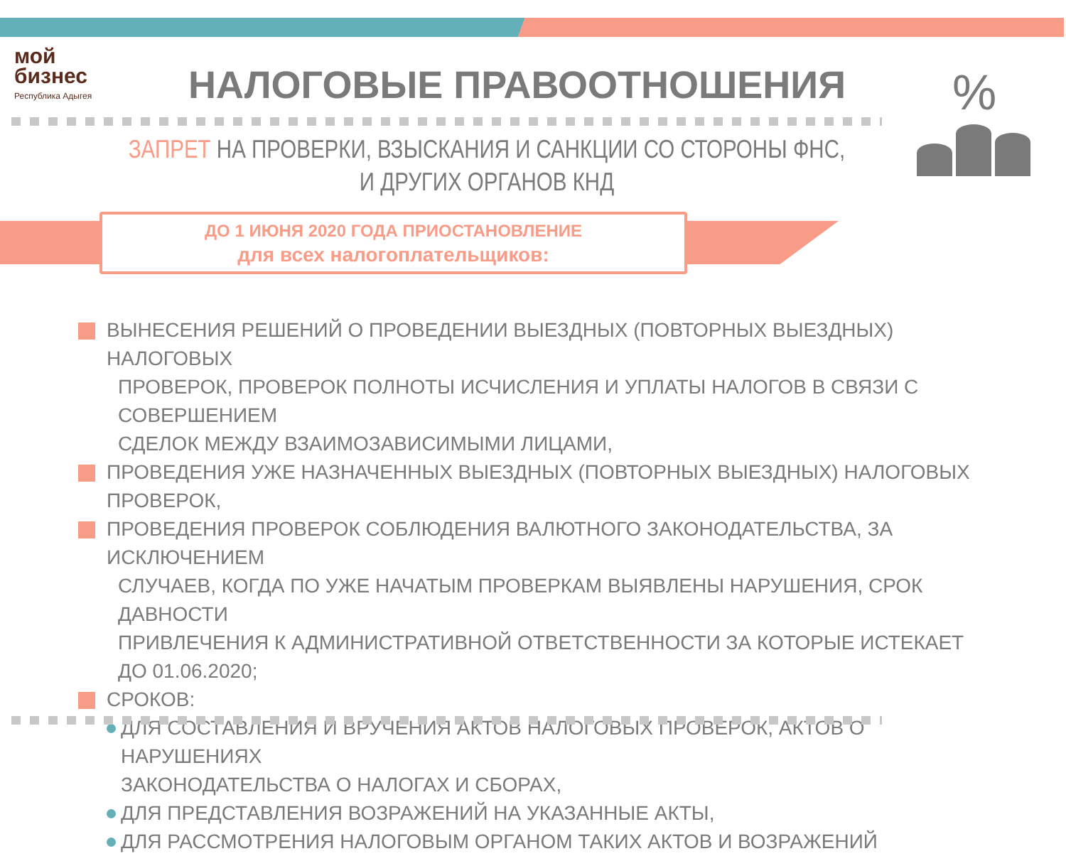мой
бизнес
Республика Адыгея
НАЛОГОВЫЕ ПРАВООТНОШЕНИЯ %
ЗАПРЕТ НА ПРОВЕРКИ, ВЗЫСКАНИЯ И САНКЦИИ СО СТОРОНЫ ФНС,
И ДРУГИХ ОРГАНОВ КНД
ДО 1 ИЮНЯ 2020 ГОДА ПРИОСТАНОВЛЕНИЕ
для всех налогоплательщиков:
ВЫНЕСЕНИЯ РЕШЕНИЙ О ПРОВЕДЕНИИ ВЫЕЗДНЫХ (ПОВТОРНЫХ ВЫЕЗДНЫХ) НАЛОГОВЫХ
ПРОВЕРОК, ПРОВЕРОК ПОЛНОТЫ ИСЧИСЛЕНИЯ И УПЛАТЫ НАЛОГОВ В СВЯЗИ С СОВЕРШЕНИЕМ
СДЕЛОК МЕЖДУ ВЗАИМОЗАВИСИМЫМИ ЛИЦАМИ,
ПРОВЕДЕНИЯ УЖЕ НАЗНАЧЕННЫХ ВЫЕЗДНЫХ (ПОВТОРНЫХ ВЫЕЗДНЫХ) НАЛОГОВЫХ ПРОВЕРОК,
ПРОВЕДЕНИЯ ПРОВЕРОК СОБЛЮДЕНИЯ ВАЛЮТНОГО ЗАКОНОДАТЕЛЬСТВА, ЗА ИСКЛЮЧЕНИЕМ
СЛУЧАЕВ, КОГДА ПО УЖЕ НАЧАТЫМ ПРОВЕРКАМ ВЫЯВЛЕНЫ НАРУШЕНИЯ, СРОК ДАВНОСТИ
ПРИВЛЕЧЕНИЯ К АДМИНИСТРАТИВНОЙ ОТВЕТСТВЕННОСТИ ЗА КОТОРЫЕ ИСТЕКАЕТ ДО 01.06.2020;
СРОКОВ:
ДЛЯ СОСТАВЛЕНИЯ И ВРУЧЕНИЯ АКТОВ НАЛОГОВЫХ ПРОВЕРОК, АКТОВ О НАРУШЕНИЯХ
ЗАКОНОДАТЕЛЬСТВА О НАЛОГАХ И СБОРАХ,
ДЛЯ ПРЕДСТАВЛЕНИЯ ВОЗРАЖЕНИЙ НА УКАЗАННЫЕ АКТЫ,
ДЛЯ РАССМОТРЕНИЯ НАЛОГОВЫМ ОРГАНОМ ТАКИХ АКТОВ И ВОЗРАЖЕНИЙ